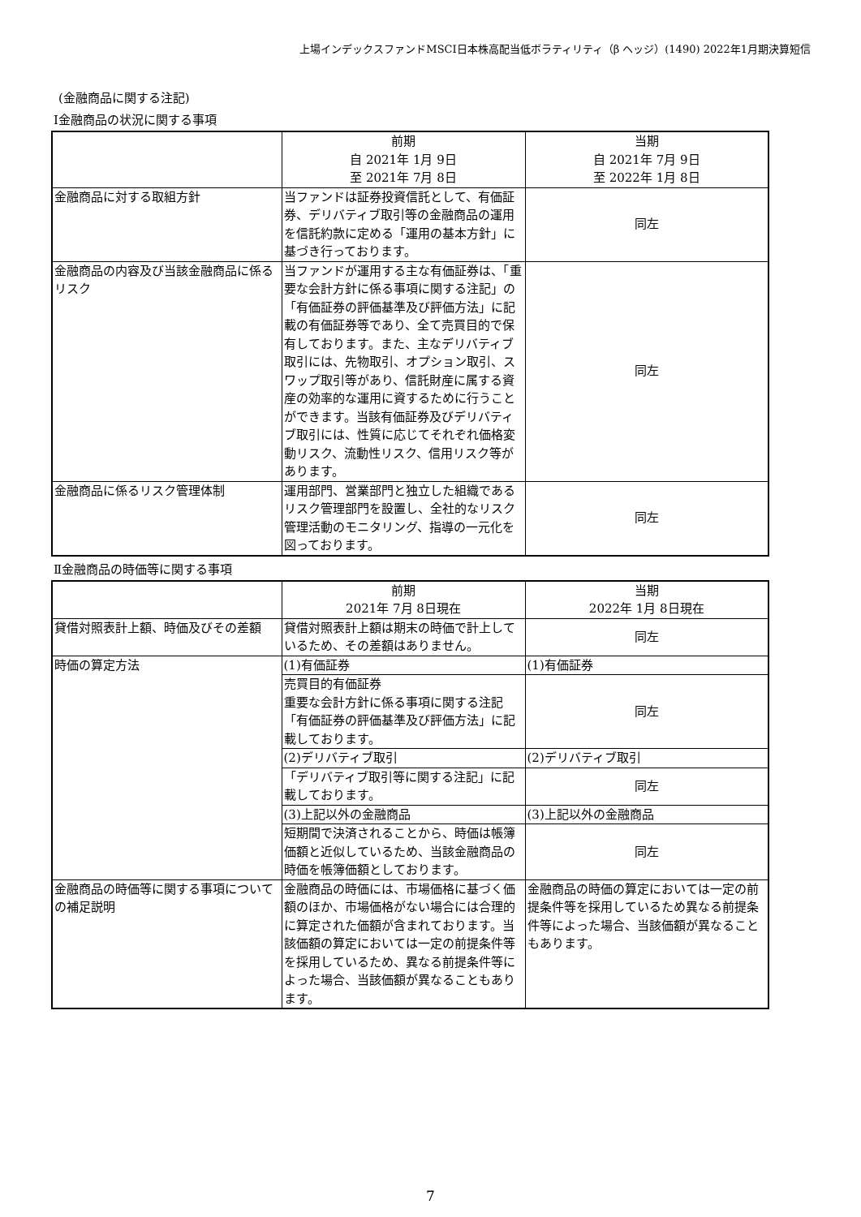上場インデックスファンドMSCI日本株高配当低ボラティリティ（β ヘッジ）(1490) 2022年1月期決算短信
(金融商品に関する注記)
Ⅰ金融商品の状況に関する事項
| | 前期 自 2021年 1月 9日 至 2021年 7月 8日 | 当期 自 2021年 7月 9日 至 2022年 1月 8日 |
| 金融商品に対する取組方針 | 当ファンドは証券投資信託として、有価証券、デリバティブ取引等の金融商品の運用を信託約款に定める「運用の基本方針」に基づき行っております。 | 同左 |
| 金融商品の内容及び当該金融商品に係るリスク | 当ファンドが運用する主な有価証券は、「重要な会計方針に係る事項に関する注記」の「有価証券の評価基準及び評価方法」に記載の有価証券等であり、全て売買目的で保有しております。また、主なデリバティブ取引には、先物取引、オプション取引、スワップ取引等があり、信託財産に属する資産の効率的な運用に資するために行うことができます。当該有価証券及びデリバティブ取引には、性質に応じてそれぞれ価格変動リスク、流動性リスク、信用リスク等があります。 | 同左 |
| 金融商品に係るリスク管理体制 | 運用部門、営業部門と独立した組織であるリスク管理部門を設置し、全社的なリスク管理活動のモニタリング、指導の一元化を図っております。 | 同左 |
Ⅱ金融商品の時価等に関する事項
| | 前期 2021年 7月 8日現在 | 当期 2022年 1月 8日現在 |
| 貸借対照表計上額、時価及びその差額 | 貸借対照表計上額は期末の時価で計上しているため、その差額はありません。 | 同左 |
| 時価の算定方法 | (1)有価証券 | (1)有価証券 |
| | 売買目的有価証券 重要な会計方針に係る事項に関する注記「有価証券の評価基準及び評価方法」に記載しております。 | 同左 |
| | (2)デリバティブ取引 | (2)デリバティブ取引 |
| | 「デリバティブ取引等に関する注記」に記載しております。 | 同左 |
| | (3)上記以外の金融商品 | (3)上記以外の金融商品 |
| | 短期間で決済されることから、時価は帳簿価額と近似しているため、当該金融商品の時価を帳簿価額としております。 | 同左 |
| 金融商品の時価等に関する事項についての補足説明 | 金融商品の時価には、市場価格に基づく価額のほか、市場価格がない場合には合理的に算定された価額が含まれております。当該価額の算定においては一定の前提条件等を採用しているため、異なる前提条件等によった場合、当該価額が異なることもあります。 | 金融商品の時価の算定においては一定の前提条件等を採用しているため異なる前提条件等によった場合、当該価額が異なることもあります。 |
7